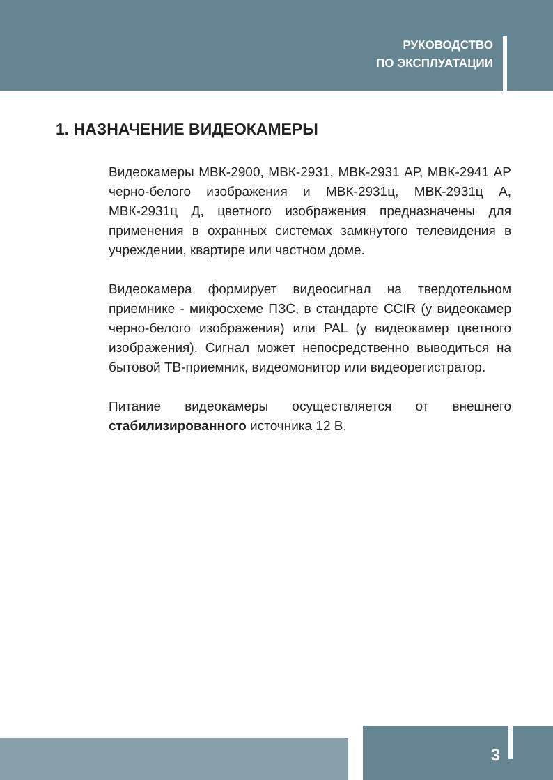РУКОВОДСТВО
ПО ЭКСПЛУАТАЦИИ
1. НАЗНАЧЕНИЕ ВИДЕОКАМЕРЫ
Видеокамеры МВК-2900, МВК-2931, МВК-2931 АР, МВК-2941 АР черно-белого изображения и МВК-2931ц, МВК-2931ц А, МВК-2931ц Д, цветного изображения предназначены для применения в охранных системах замкнутого телевидения в учреждении, квартире или частном доме.
Видеокамера формирует видеосигнал на твердотельном приемнике - микросхеме ПЗС, в стандарте CCIR (у видеокамер черно-белого изображения) или PAL (у видеокамер цветного изображения). Сигнал может непосредственно выводиться на бытовой ТВ-приемник, видеомонитор или видеорегистратор.
Питание видеокамеры осуществляется от внешнего стабилизированного источника 12 В.
3